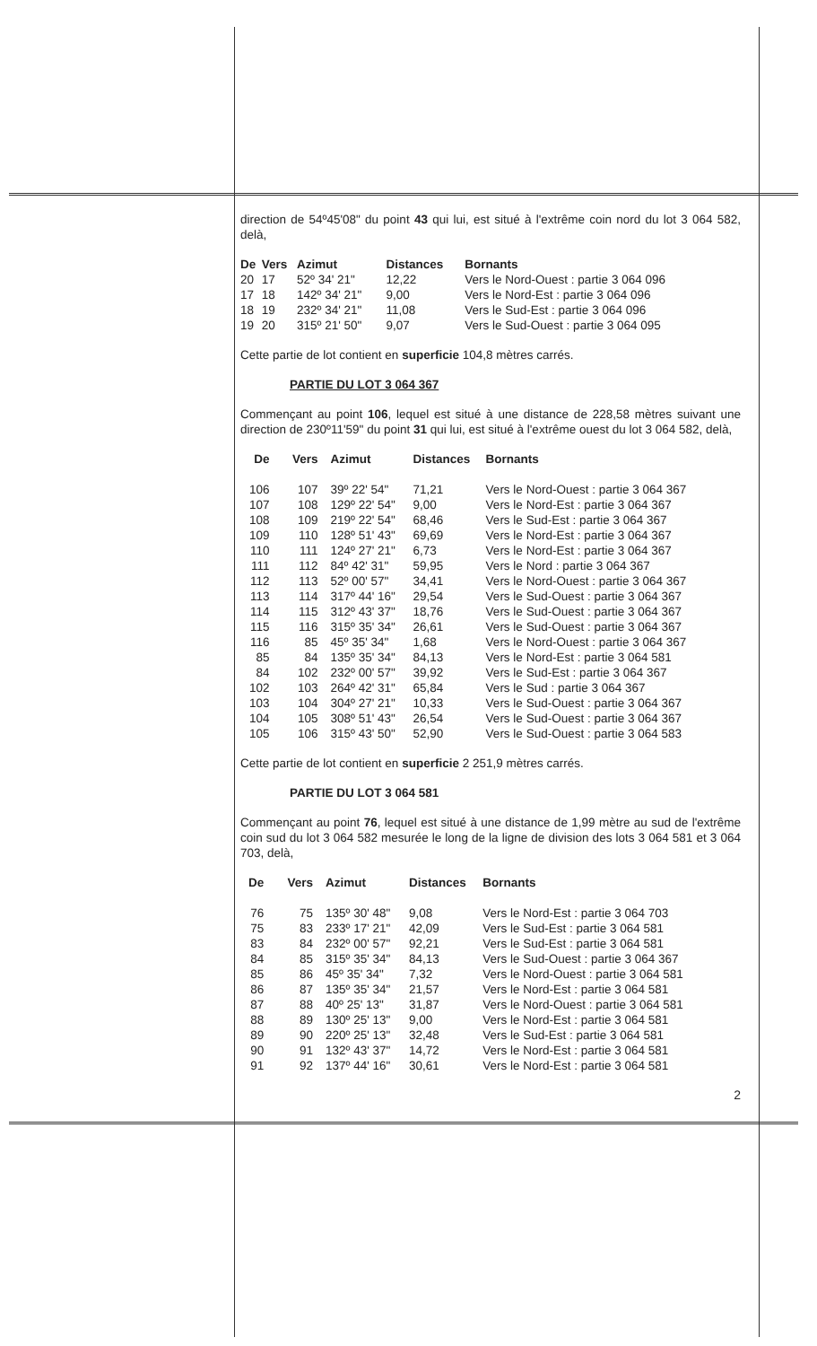direction de 54º45'08" du point 43 qui lui, est situé à l'extrême coin nord du lot 3 064 582, delà,
| De | Vers | Azimut | Distances | Bornants |
| --- | --- | --- | --- | --- |
| 20 | 17 | 52º 34' 21" | 12,22 | Vers le Nord-Ouest : partie 3 064 096 |
| 17 | 18 | 142º 34' 21" | 9,00 | Vers le Nord-Est : partie 3 064 096 |
| 18 | 19 | 232º 34' 21" | 11,08 | Vers le Sud-Est : partie 3 064 096 |
| 19 | 20 | 315º 21' 50" | 9,07 | Vers le Sud-Ouest : partie 3 064 095 |
Cette partie de lot contient en superficie 104,8 mètres carrés.
PARTIE DU LOT 3 064 367
Commençant au point 106, lequel est situé à une distance de 228,58 mètres suivant une direction de 230º11'59" du point 31 qui lui, est situé à l'extrême ouest du lot 3 064 582, delà,
| De | Vers | Azimut | Distances | Bornants |
| --- | --- | --- | --- | --- |
| 106 | 107 | 39º 22' 54" | 71,21 | Vers le Nord-Ouest : partie 3 064 367 |
| 107 | 108 | 129º 22' 54" | 9,00 | Vers le Nord-Est : partie 3 064 367 |
| 108 | 109 | 219º 22' 54" | 68,46 | Vers le Sud-Est : partie 3 064 367 |
| 109 | 110 | 128º 51' 43" | 69,69 | Vers le Nord-Est : partie 3 064 367 |
| 110 | 111 | 124º 27' 21" | 6,73 | Vers le Nord-Est : partie 3 064 367 |
| 111 | 112 | 84º 42' 31" | 59,95 | Vers le Nord : partie 3 064 367 |
| 112 | 113 | 52º 00' 57" | 34,41 | Vers le Nord-Ouest : partie 3 064 367 |
| 113 | 114 | 317º 44' 16" | 29,54 | Vers le Sud-Ouest : partie 3 064 367 |
| 114 | 115 | 312º 43' 37" | 18,76 | Vers le Sud-Ouest : partie 3 064 367 |
| 115 | 116 | 315º 35' 34" | 26,61 | Vers le Sud-Ouest : partie 3 064 367 |
| 116 | 85 | 45º 35' 34" | 1,68 | Vers le Nord-Ouest : partie 3 064 367 |
| 85 | 84 | 135º 35' 34" | 84,13 | Vers le Nord-Est : partie 3 064 581 |
| 84 | 102 | 232º 00' 57" | 39,92 | Vers le Sud-Est : partie 3 064 367 |
| 102 | 103 | 264º 42' 31" | 65,84 | Vers le Sud : partie 3 064 367 |
| 103 | 104 | 304º 27' 21" | 10,33 | Vers le Sud-Ouest : partie 3 064 367 |
| 104 | 105 | 308º 51' 43" | 26,54 | Vers le Sud-Ouest : partie 3 064 367 |
| 105 | 106 | 315º 43' 50" | 52,90 | Vers le Sud-Ouest : partie 3 064 583 |
Cette partie de lot contient en superficie 2 251,9 mètres carrés.
PARTIE DU LOT 3 064 581
Commençant au point 76, lequel est situé à une distance de 1,99 mètre au sud de l'extrême coin sud du lot 3 064 582 mesurée le long de la ligne de division des lots 3 064 581 et 3 064 703, delà,
| De | Vers | Azimut | Distances | Bornants |
| --- | --- | --- | --- | --- |
| 76 | 75 | 135º 30' 48" | 9,08 | Vers le Nord-Est : partie 3 064 703 |
| 75 | 83 | 233º 17' 21" | 42,09 | Vers le Sud-Est : partie 3 064 581 |
| 83 | 84 | 232º 00' 57" | 92,21 | Vers le Sud-Est : partie 3 064 581 |
| 84 | 85 | 315º 35' 34" | 84,13 | Vers le Sud-Ouest : partie 3 064 367 |
| 85 | 86 | 45º 35' 34" | 7,32 | Vers le Nord-Ouest : partie 3 064 581 |
| 86 | 87 | 135º 35' 34" | 21,57 | Vers le Nord-Est : partie 3 064 581 |
| 87 | 88 | 40º 25' 13" | 31,87 | Vers le Nord-Ouest : partie 3 064 581 |
| 88 | 89 | 130º 25' 13" | 9,00 | Vers le Nord-Est : partie 3 064 581 |
| 89 | 90 | 220º 25' 13" | 32,48 | Vers le Sud-Est : partie 3 064 581 |
| 90 | 91 | 132º 43' 37" | 14,72 | Vers le Nord-Est : partie 3 064 581 |
| 91 | 92 | 137º 44' 16" | 30,61 | Vers le Nord-Est : partie 3 064 581 |
2